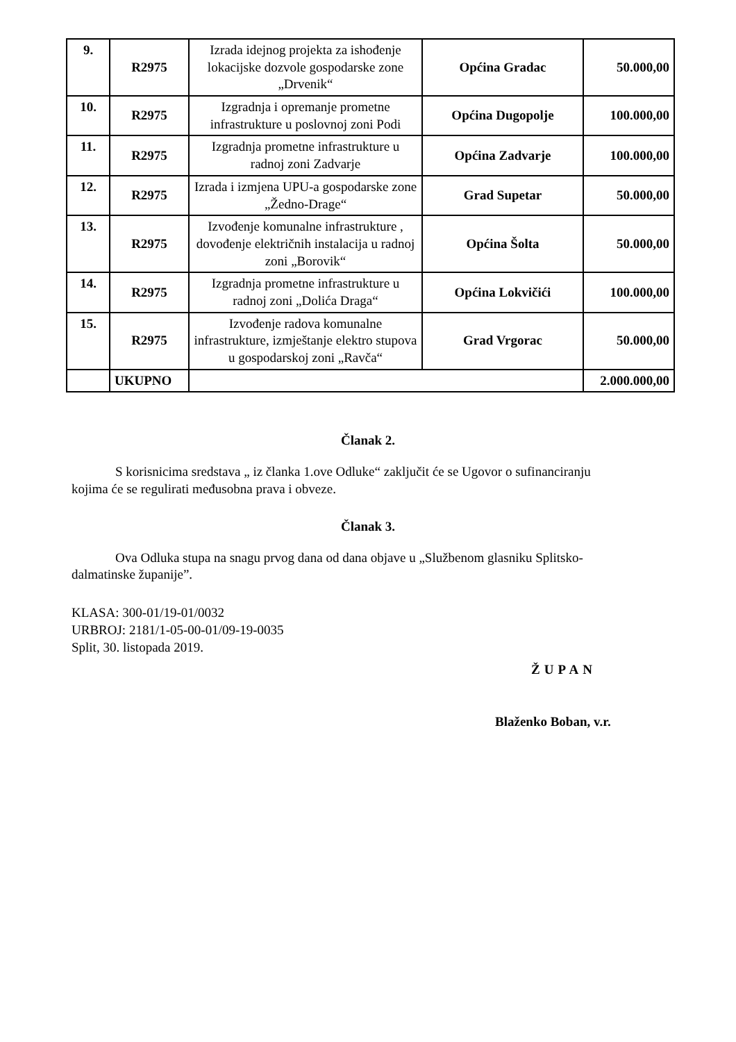| 9. | R2975 | Izrada idejnog projekta za ishođenje lokacijske dozvole gospodarske zone „Drvenik“ | Općina Gradac | 50.000,00 |
| 10. | R2975 | Izgradnja i opremanje prometne infrastrukture u poslovnoj zoni Podi | Općina Dugopolje | 100.000,00 |
| 11. | R2975 | Izgradnja prometne infrastrukture u radnoj zoni Zadvarje | Općina Zadvarje | 100.000,00 |
| 12. | R2975 | Izrada i izmjena UPU-a gospodarske zone „Žedno-Drage“ | Grad Supetar | 50.000,00 |
| 13. | R2975 | Izvođenje komunalne infrastrukture , dovođenje električnih instalacija u radnoj zoni „Borovik“ | Općina Šolta | 50.000,00 |
| 14. | R2975 | Izgradnja prometne infrastrukture u radnoj zoni „Dolića Draga“ | Općina Lokvičići | 100.000,00 |
| 15. | R2975 | Izvođenje radova komunalne infrastrukture, izmještanje elektro stupova u gospodarskoj zoni „Ravča“ | Grad Vrgorac | 50.000,00 |
| | UKUPNO | | | 2.000.000,00 |
Članak 2.
S korisnicima sredstava „ iz članka 1.ove Odluke“ zaključit će se Ugovor o sufinanciranju
kojima će se regulirati međusobna prava i obveze.
Članak 3.
Ova Odluka stupa na snagu prvog dana od dana objave u „Službenom glasniku Splitsko-
dalmatinske županije”.
KLASA: 300-01/19-01/0032
URBROJ: 2181/1-05-00-01/09-19-0035
Split, 30. listopada 2019.
ŽUPAN
Blaženko Boban, v.r.